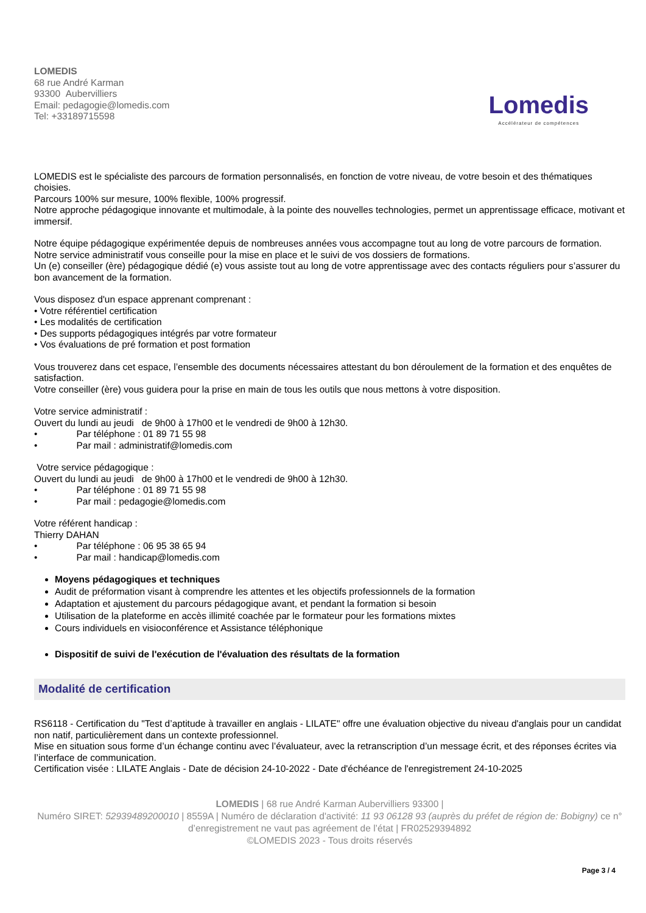LOMEDIS
68 rue André Karman
93300 Aubervilliers
Email: pedagogie@lomedis.com
Tel: +33189715598
Lomedis
Accélérateur de compétences
LOMEDIS est le spécialiste des parcours de formation personnalisés, en fonction de votre niveau, de votre besoin et des thématiques choisies.
Parcours 100% sur mesure, 100% flexible, 100% progressif.
Notre approche pédagogique innovante et multimodale, à la pointe des nouvelles technologies, permet un apprentissage efficace, motivant et immersif.
Notre équipe pédagogique expérimentée depuis de nombreuses années vous accompagne tout au long de votre parcours de formation.
Notre service administratif vous conseille pour la mise en place et le suivi de vos dossiers de formations.
Un (e) conseiller (ère) pédagogique dédié (e) vous assiste tout au long de votre apprentissage avec des contacts réguliers pour s’assurer du bon avancement de la formation.
Vous disposez d'un espace apprenant comprenant :
• Votre référentiel certification
• Les modalités de certification
• Des supports pédagogiques intégrés par votre formateur
• Vos évaluations de pré formation et post formation
Vous trouverez dans cet espace, l’ensemble des documents nécessaires attestant du bon déroulement de la formation et des enquêtes de satisfaction.
Votre conseiller (ère) vous guidera pour la prise en main de tous les outils que nous mettons à votre disposition.
Votre service administratif :
Ouvert du lundi au jeudi de 9h00 à 17h00 et le vendredi de 9h00 à 12h30.
• Par téléphone : 01 89 71 55 98
• Par mail : administratif@lomedis.com
Votre service pédagogique :
Ouvert du lundi au jeudi de 9h00 à 17h00 et le vendredi de 9h00 à 12h30.
• Par téléphone : 01 89 71 55 98
• Par mail : pedagogie@lomedis.com
Votre référent handicap :
Thierry DAHAN
• Par téléphone : 06 95 38 65 94
• Par mail : handicap@lomedis.com
Moyens pédagogiques et techniques
Audit de préformation visant à comprendre les attentes et les objectifs professionnels de la formation
Adaptation et ajustement du parcours pédagogique avant, et pendant la formation si besoin
Utilisation de la plateforme en accès illimité coachée par le formateur pour les formations mixtes
Cours individuels en visioconférence et Assistance téléphonique
Dispositif de suivi de l'exécution de l'évaluation des résultats de la formation
Modalité de certification
RS6118 - Certification du "Test d’aptitude à travailler en anglais - LILATE" offre une évaluation objective du niveau d'anglais pour un candidat non natif, particulièrement dans un contexte professionnel.
Mise en situation sous forme d’un échange continu avec l’évaluateur, avec la retranscription d’un message écrit, et des réponses écrites via l’interface de communication.
Certification visée : LILATE Anglais - Date de décision 24-10-2022 - Date d'échéance de l'enregistrement 24-10-2025
LOMEDIS | 68 rue André Karman Aubervilliers 93300 |
Numéro SIRET: 52939489200010 | 8559A | Numéro de déclaration d'activité: 11 93 06128 93 (auprès du préfet de région de: Bobigny) ce n° d’enregistrement ne vaut pas agréement de l’état | FR02529394892
©LOMEDIS 2023 - Tous droits réservés
Page 3 / 4